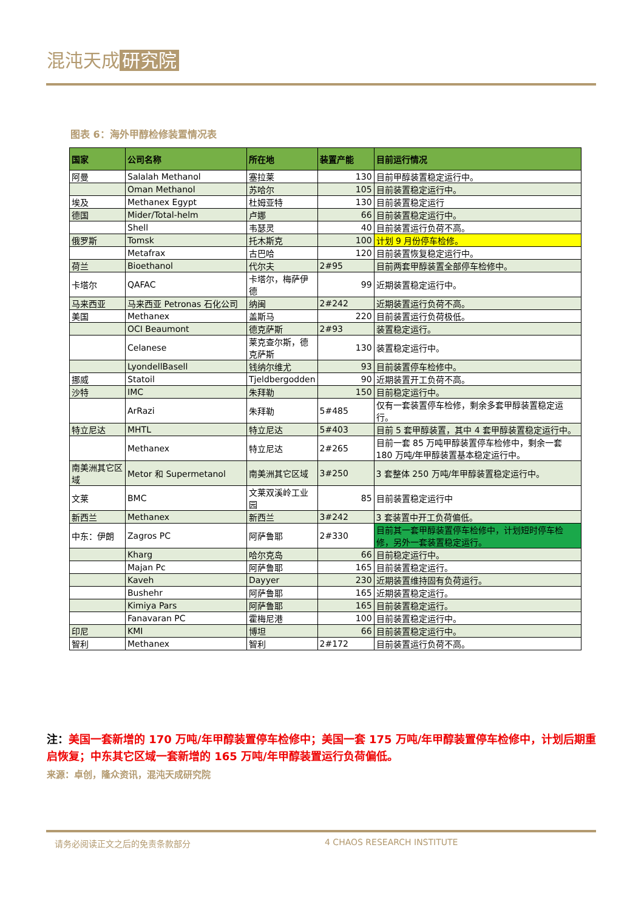混沌天成 研究院
图表 6：海外甲醇检修装置情况表
| 国家 | 公司名称 | 所在地 | 装置产能 | 目前运行情况 |
| --- | --- | --- | --- | --- |
| 阿曼 | Salalah Methanol | 塞拉莱 | 130 | 目前甲醇装置稳定运行中。 |
| | Oman Methanol | 苏哈尔 | 105 | 目前装置稳定运行中。 |
| 埃及 | Methanex Egypt | 杜姆亚特 | 130 | 目前装置稳定运行 |
| 德国 | Mider/Total-helm | 卢娜 | 66 | 目前装置稳定运行中。 |
| | Shell | 韦瑟灵 | 40 | 目前装置运行负荷不高。 |
| 俄罗斯 | Tomsk | 托木斯克 | 100 | 计划 9 月份停车检修。 |
| | Metafrax | 古巴哈 | 120 | 目前装置恢复稳定运行中。 |
| 荷兰 | Bioethanol | 代尔夫 | 2#95 | 目前两套甲醇装置全部停车检修中。 |
| 卡塔尔 | QAFAC | 卡塔尔，梅萨伊德 | 99 | 近期装置稳定运行中。 |
| 马来西亚 | 马来西亚 Petronas 石化公司 | 纳闽 | 2#242 | 近期装置运行负荷不高。 |
| 美国 | Methanex | 盖斯马 | 220 | 目前装置运行负荷极低。 |
| | OCI Beaumont | 德克萨斯 | 2#93 | 装置稳定运行。 |
| | Celanese | 莱克查尔斯，德克萨斯 | 130 | 装置稳定运行中。 |
| | LyondellBasell | 钱纳尔维尤 | 93 | 目前装置停车检修中。 |
| 挪威 | Statoil | Tjeldbergodden | 90 | 近期装置开工负荷不高。 |
| 沙特 | IMC | 朱拜勒 | 150 | 目前稳定运行中。 |
| | ArRazi | 朱拜勒 | 5#485 | 仅有一套装置停车检修，剩余多套甲醇装置稳定运行。 |
| 特立尼达 | MHTL | 特立尼达 | 5#403 | 目前 5 套甲醇装置，其中 4 套甲醇装置稳定运行中。 |
| | Methanex | 特立尼达 | 2#265 | 目前一套 85 万吨甲醇装置停车检修中，剩余一套 180 万吨/年甲醇装置基本稳定运行中。 |
| 南美洲其它区域 | Metor 和 Supermetanol | 南美洲其它区域 | 3#250 | 3 套整体 250 万吨/年甲醇装置稳定运行中。 |
| 文莱 | BMC | 文莱双溪岭工业园 | 85 | 目前装置稳定运行中 |
| 新西兰 | Methanex | 新西兰 | 3#242 | 3 套装置中开工负荷偏低。 |
| 中东：伊朗 | Zagros PC | 阿萨鲁耶 | 2#330 | 目前其一套甲醇装置停车检修中，计划短时停车检修，另外一套装置稳定运行。 |
| | Kharg | 哈尔克岛 | 66 | 目前稳定运行中。 |
| | Majan Pc | 阿萨鲁耶 | 165 | 目前装置稳定运行。 |
| | Kaveh | Dayyer | 230 | 近期装置维持固有负荷运行。 |
| | Bushehr | 阿萨鲁耶 | 165 | 近期装置稳定运行。 |
| | Kimiya Pars | 阿萨鲁耶 | 165 | 目前装置稳定运行。 |
| | Fanavaran PC | 霍梅尼港 | 100 | 目前装置稳定运行中。 |
| 印尼 | KMI | 博坦 | 66 | 目前装置稳定运行中。 |
| 智利 | Methanex | 智利 | 2#172 | 目前装置运行负荷不高。 |
注：美国一套新增的 170 万吨/年甲醇装置停车检修中；美国一套 175 万吨/年甲醇装置停车检修中，计划后期重启恢复；中东其它区域一套新增的 165 万吨/年甲醇装置运行负荷偏低。
来源：卓创，隆众资讯，混沌天成研究院
请务必阅读正文之后的免责条款部分 4 CHAOS RESEARCH INSTITUTE